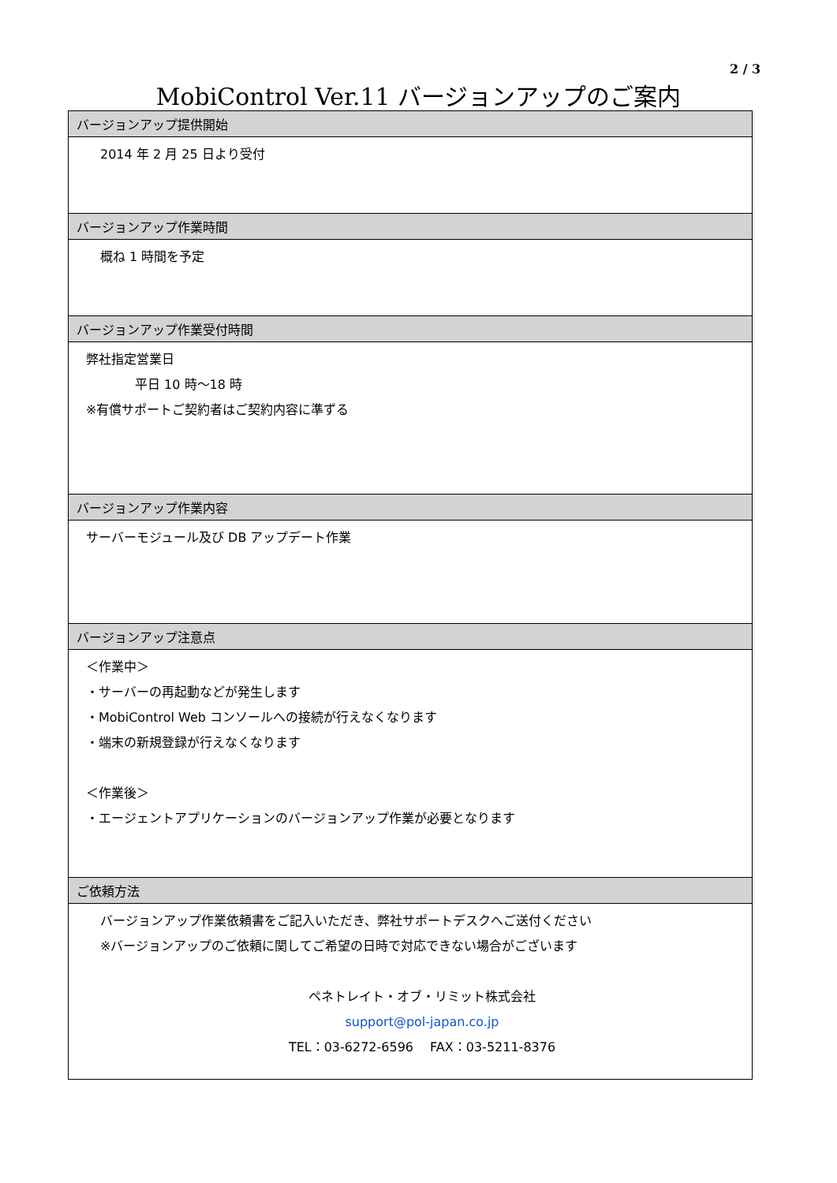2 / 3
MobiControl Ver.11 バージョンアップのご案内
| バージョンアップ提供開始 |
| --- |
| 2014 年 2 月 25 日より受付 |
| バージョンアップ作業時間 |
| 概ね 1 時間を予定 |
| バージョンアップ作業受付時間 |
| 弊社指定営業日 平日 10 時～18 時 ※有償サポートご契約者はご契約内容に準ずる |
| バージョンアップ作業内容 |
| サーバーモジュール及び DB アップデート作業 |
| バージョンアップ注意点 |
| ＜作業中＞ ・サーバーの再起動などが発生します ・MobiControl Web コンソールへの接続が行えなくなります ・端末の新規登録が行えなくなります ＜作業後＞ ・エージェントアプリケーションのバージョンアップ作業が必要となります |
| ご依頼方法 |
| バージョンアップ作業依頼書をご記入いただき、弊社サポートデスクへご送付ください ※バージョンアップのご依頼に関してご希望の日時で対応できない場合がございます ペネトレイト・オブ・リミット株式会社 support@pol-japan.co.jp TEL：03-6272-6596 FAX：03-5211-8376 |